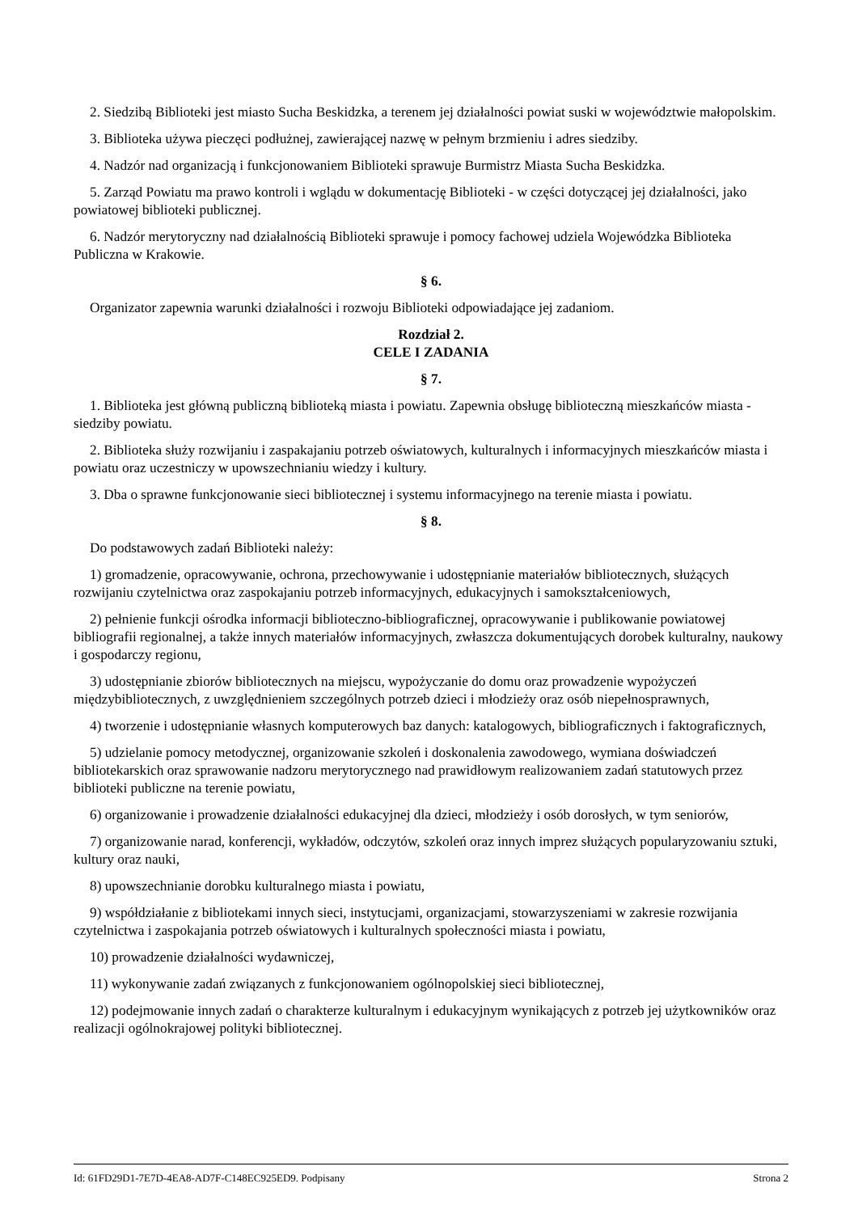2. Siedzibą Biblioteki jest miasto Sucha Beskidzka, a terenem jej działalności powiat suski w województwie małopolskim.
3. Biblioteka używa pieczęci podłużnej, zawierającej nazwę w pełnym brzmieniu i adres siedziby.
4. Nadzór nad organizacją i funkcjonowaniem Biblioteki sprawuje Burmistrz Miasta Sucha Beskidzka.
5. Zarząd Powiatu ma prawo kontroli i wglądu w dokumentację Biblioteki - w części dotyczącej jej działalności, jako powiatowej biblioteki publicznej.
6. Nadzór merytoryczny nad działalnością Biblioteki sprawuje i pomocy fachowej udziela Wojewódzka Biblioteka Publiczna w Krakowie.
§ 6.
Organizator zapewnia warunki działalności i rozwoju Biblioteki odpowiadające jej zadaniom.
Rozdział 2.
CELE I ZADANIA
§ 7.
1. Biblioteka jest główną publiczną biblioteką miasta i powiatu. Zapewnia obsługę biblioteczną mieszkańców miasta - siedziby powiatu.
2. Biblioteka służy rozwijaniu i zaspakajaniu potrzeb oświatowych, kulturalnych i informacyjnych mieszkańców miasta i powiatu oraz uczestniczy w upowszechnianiu wiedzy i kultury.
3. Dba o sprawne funkcjonowanie sieci bibliotecznej i systemu informacyjnego na terenie miasta i powiatu.
§ 8.
Do podstawowych zadań Biblioteki należy:
1) gromadzenie, opracowywanie, ochrona, przechowywanie i udostępnianie materiałów bibliotecznych, służących rozwijaniu czytelnictwa oraz zaspokajaniu potrzeb informacyjnych, edukacyjnych i samokształceniowych,
2) pełnienie funkcji ośrodka informacji biblioteczno-bibliograficznej, opracowywanie i publikowanie powiatowej bibliografii regionalnej, a także innych materiałów informacyjnych, zwłaszcza dokumentujących dorobek kulturalny, naukowy i gospodarczy regionu,
3) udostępnianie zbiorów bibliotecznych na miejscu, wypożyczanie do domu oraz prowadzenie wypożyczeń międzybibliotecznych, z uwzględnieniem szczególnych potrzeb dzieci i młodzieży oraz osób niepełnosprawnych,
4) tworzenie i udostępnianie własnych komputerowych baz danych: katalogowych, bibliograficznych i faktograficznych,
5) udzielanie pomocy metodycznej, organizowanie szkoleń i doskonalenia zawodowego, wymiana doświadczeń bibliotekarskich oraz sprawowanie nadzoru merytorycznego nad prawidłowym realizowaniem zadań statutowych przez biblioteki publiczne na terenie powiatu,
6) organizowanie i prowadzenie działalności edukacyjnej dla dzieci, młodzieży i osób dorosłych, w tym seniorów,
7) organizowanie narad, konferencji, wykładów, odczytów, szkoleń oraz innych imprez służących popularyzowaniu sztuki, kultury oraz nauki,
8) upowszechnianie dorobku kulturalnego miasta i powiatu,
9) współdziałanie z bibliotekami innych sieci, instytucjami, organizacjami, stowarzyszeniami w zakresie rozwijania czytelnictwa i zaspokajania potrzeb oświatowych i kulturalnych społeczności miasta i powiatu,
10) prowadzenie działalności wydawniczej,
11) wykonywanie zadań związanych z funkcjonowaniem ogólnopolskiej sieci bibliotecznej,
12) podejmowanie innych zadań o charakterze kulturalnym i edukacyjnym wynikających z potrzeb jej użytkowników oraz realizacji ogólnokrajowej polityki bibliotecznej.
Id: 61FD29D1-7E7D-4EA8-AD7F-C148EC925ED9. Podpisany Strona 2